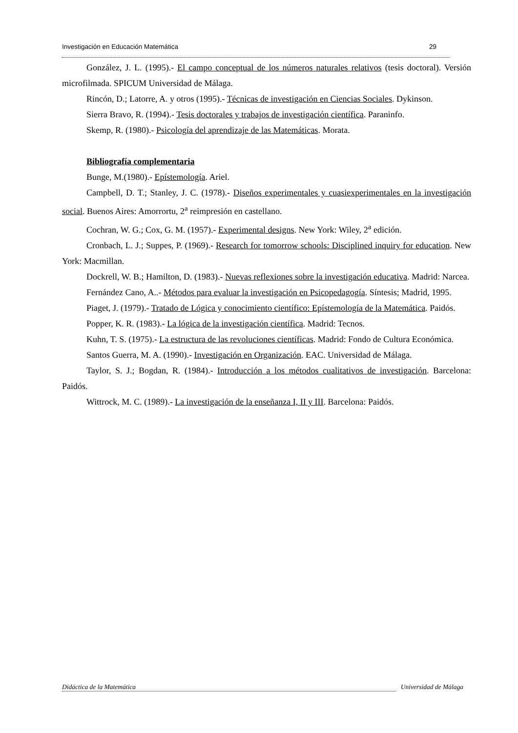Investigación en Educación Matemática 29
González, J. L. (1995).- El campo conceptual de los números naturales relativos (tesis doctoral). Versión microfilmada. SPICUM Universidad de Málaga.
Rincón, D.; Latorre, A. y otros (1995).- Técnicas de investigación en Ciencias Sociales. Dykinson.
Sierra Bravo, R. (1994).- Tesis doctorales y trabajos de investigación científica. Paraninfo.
Skemp, R. (1980).- Psicología del aprendizaje de las Matemáticas. Morata.
Bibliografía complementaria
Bunge, M.(1980).- Epístemología. Ariel.
Campbell, D. T.; Stanley, J. C. (1978).- Diseños experimentales y cuasiexperimentales en la investigación social. Buenos Aires: Amorrortu, 2<sup>a</sup> reimpresión en castellano.
Cochran, W. G.; Cox, G. M. (1957).- Experimental designs. New York: Wiley, 2<sup>a</sup> edición.
Cronbach, L. J.; Suppes, P. (1969).- Research for tomorrow schools: Disciplined inquiry for education. New York: Macmillan.
Dockrell, W. B.; Hamilton, D. (1983).- Nuevas reflexiones sobre la investigación educativa. Madrid: Narcea.
Fernández Cano, A..- Métodos para evaluar la investigación en Psicopedagogía. Síntesis; Madrid, 1995.
Piaget, J. (1979).- Tratado de Lógica y conocimiento científico: Epístemología de la Matemática. Paidós.
Popper, K. R. (1983).- La lógica de la investigación científica. Madrid: Tecnos.
Kuhn, T. S. (1975).- La estructura de las revoluciones científicas. Madrid: Fondo de Cultura Económica.
Santos Guerra, M. A. (1990).- Investigación en Organización. EAC. Universidad de Málaga.
Taylor, S. J.; Bogdan, R. (1984).- Introducción a los métodos cualitativos de investigación. Barcelona: Paidós.
Wittrock, M. C. (1989).- La investigación de la enseñanza I, II y III. Barcelona: Paidós.
Didáctica de la Matemática Universidad de Málaga